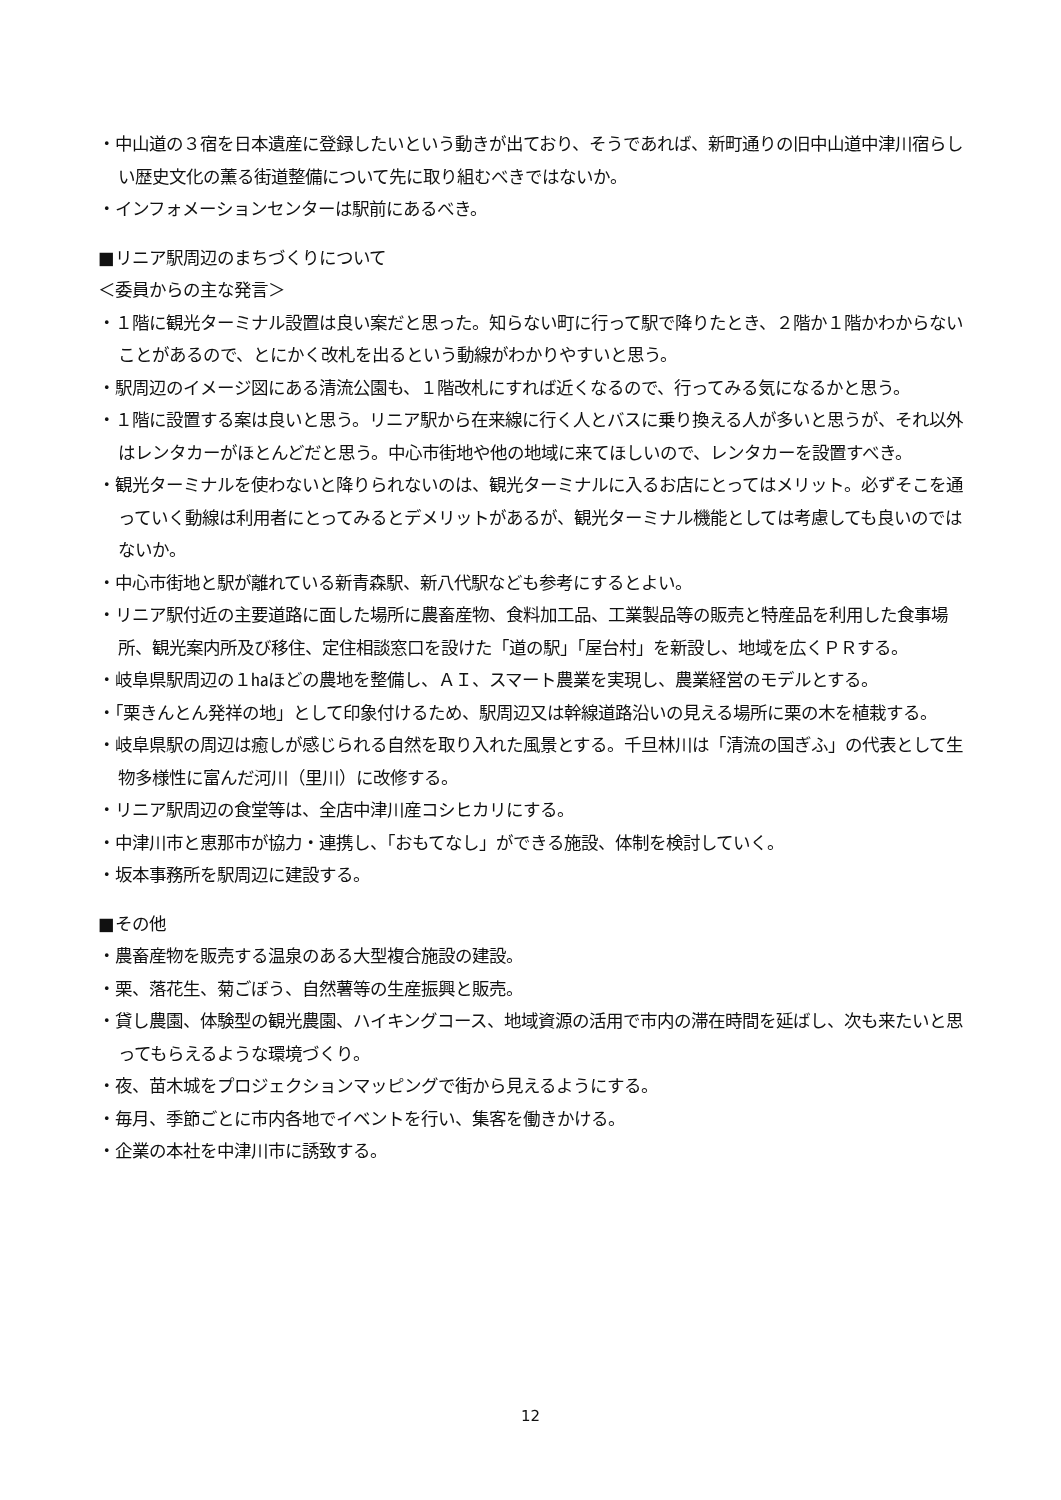・中山道の３宿を日本遺産に登録したいという動きが出ており、そうであれば、新町通りの旧中山道中津川宿らしい歴史文化の薫る街道整備について先に取り組むべきではないか。
・インフォメーションセンターは駅前にあるべき。
■リニア駅周辺のまちづくりについて
＜委員からの主な発言＞
・１階に観光ターミナル設置は良い案だと思った。知らない町に行って駅で降りたとき、２階か１階かわからないことがあるので、とにかく改札を出るという動線がわかりやすいと思う。
・駅周辺のイメージ図にある清流公園も、１階改札にすれば近くなるので、行ってみる気になるかと思う。
・１階に設置する案は良いと思う。リニア駅から在来線に行く人とバスに乗り換える人が多いと思うが、それ以外はレンタカーがほとんどだと思う。中心市街地や他の地域に来てほしいので、レンタカーを設置すべき。
・観光ターミナルを使わないと降りられないのは、観光ターミナルに入るお店にとってはメリット。必ずそこを通っていく動線は利用者にとってみるとデメリットがあるが、観光ターミナル機能としては考慮しても良いのではないか。
・中心市街地と駅が離れている新青森駅、新八代駅なども参考にするとよい。
・リニア駅付近の主要道路に面した場所に農畜産物、食料加工品、工業製品等の販売と特産品を利用した食事場所、観光案内所及び移住、定住相談窓口を設けた「道の駅」「屋台村」を新設し、地域を広くＰＲする。
・岐阜県駅周辺の１㏊ほどの農地を整備し、ＡＩ、スマート農業を実現し、農業経営のモデルとする。
・「栗きんとん発祥の地」として印象付けるため、駅周辺又は幹線道路沿いの見える場所に栗の木を植栽する。
・岐阜県駅の周辺は癒しが感じられる自然を取り入れた風景とする。千旦林川は「清流の国ぎふ」の代表として生物多様性に富んだ河川（里川）に改修する。
・リニア駅周辺の食堂等は、全店中津川産コシヒカリにする。
・中津川市と恵那市が協力・連携し、「おもてなし」ができる施設、体制を検討していく。
・坂本事務所を駅周辺に建設する。
■その他
・農畜産物を販売する温泉のある大型複合施設の建設。
・栗、落花生、菊ごぼう、自然薯等の生産振興と販売。
・貸し農園、体験型の観光農園、ハイキングコース、地域資源の活用で市内の滞在時間を延ばし、次も来たいと思ってもらえるような環境づくり。
・夜、苗木城をプロジェクションマッピングで街から見えるようにする。
・毎月、季節ごとに市内各地でイベントを行い、集客を働きかける。
・企業の本社を中津川市に誘致する。
12